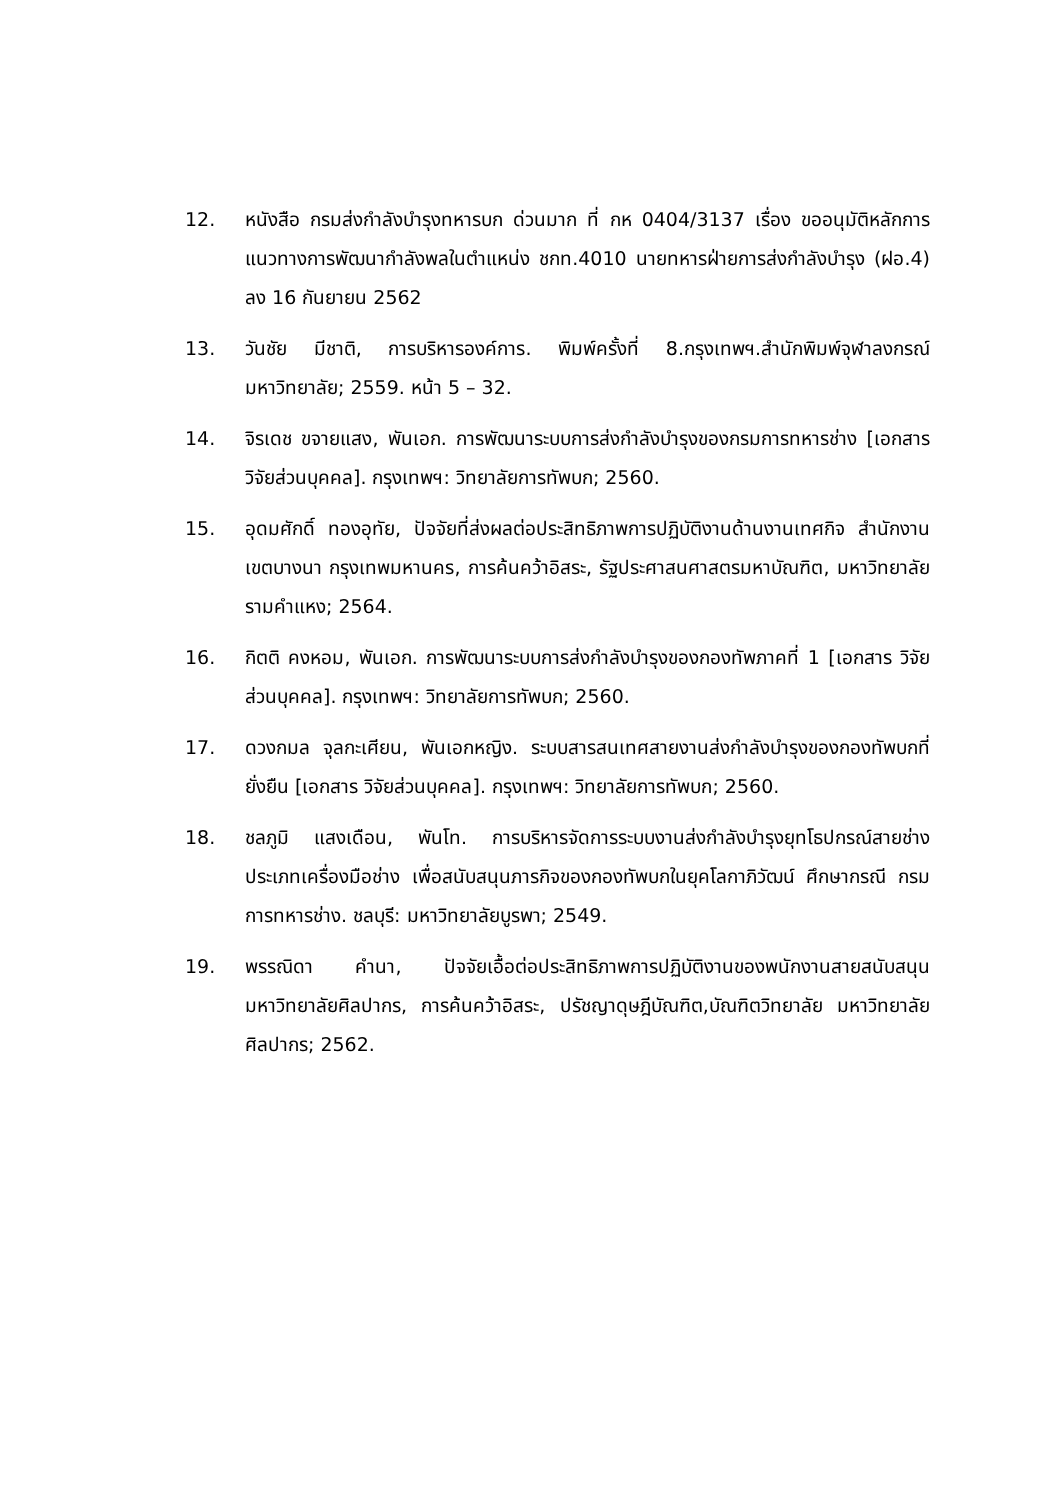12. หนังสือ กรมส่งกำลังบำรุงทหารบก ด่วนมาก ที่ กห 0404/3137 เรื่อง ขออนุมัติหลักการแนวทางการพัฒนากำลังพลในตำแหน่ง ชกท.4010 นายทหารฝ่ายการส่งกำลังบำรุง (ฝอ.4) ลง 16 กันยายน 2562
13. วันชัย มีชาติ, การบริหารองค์การ. พิมพ์ครั้งที่ 8.กรุงเทพฯ.สำนักพิมพ์จุฬาลงกรณ์มหาวิทยาลัย; 2559. หน้า 5 – 32.
14. จิรเดช ขจายแสง, พันเอก. การพัฒนาระบบการส่งกำลังบำรุงของกรมการทหารช่าง [เอกสาร วิจัยส่วนบุคคล]. กรุงเทพฯ: วิทยาลัยการทัพบก; 2560.
15. อุดมศักดิ์ ทองอุทัย, ปัจจัยที่ส่งผลต่อประสิทธิภาพการปฏิบัติงานด้านงานเทศกิจ สำนักงานเขตบางนา กรุงเทพมหานคร, การค้นคว้าอิสระ, รัฐประศาสนศาสตรมหาบัณฑิต, มหาวิทยาลัยรามคำแหง; 2564.
16. กิตติ คงหอม, พันเอก. การพัฒนาระบบการส่งกำลังบำรุงของกองทัพภาคที่ 1 [เอกสาร วิจัยส่วนบุคคล]. กรุงเทพฯ: วิทยาลัยการทัพบก; 2560.
17. ดวงกมล จุลกะเศียน, พันเอกหญิง. ระบบสารสนเทศสายงานส่งกำลังบำรุงของกองทัพบกที่ยั่งยืน [เอกสาร วิจัยส่วนบุคคล]. กรุงเทพฯ: วิทยาลัยการทัพบก; 2560.
18. ชลภูมิ แสงเดือน, พันโท. การบริหารจัดการระบบงานส่งกำลังบำรุงยุทโธปกรณ์สายช่าง ประเภทเครื่องมือช่าง เพื่อสนับสนุนภารกิจของกองทัพบกในยุคโลกาภิวัฒน์ ศึกษากรณี กรมการทหารช่าง. ชลบุรี: มหาวิทยาลัยบูรพา; 2549.
19. พรรณิดา คำนา, ปัจจัยเอื้อต่อประสิทธิภาพการปฏิบัติงานของพนักงานสายสนับสนุนมหาวิทยาลัยศิลปากร, การค้นคว้าอิสระ, ปรัชญาดุษฎีบัณฑิต,บัณฑิตวิทยาลัย มหาวิทยาลัยศิลปากร; 2562.